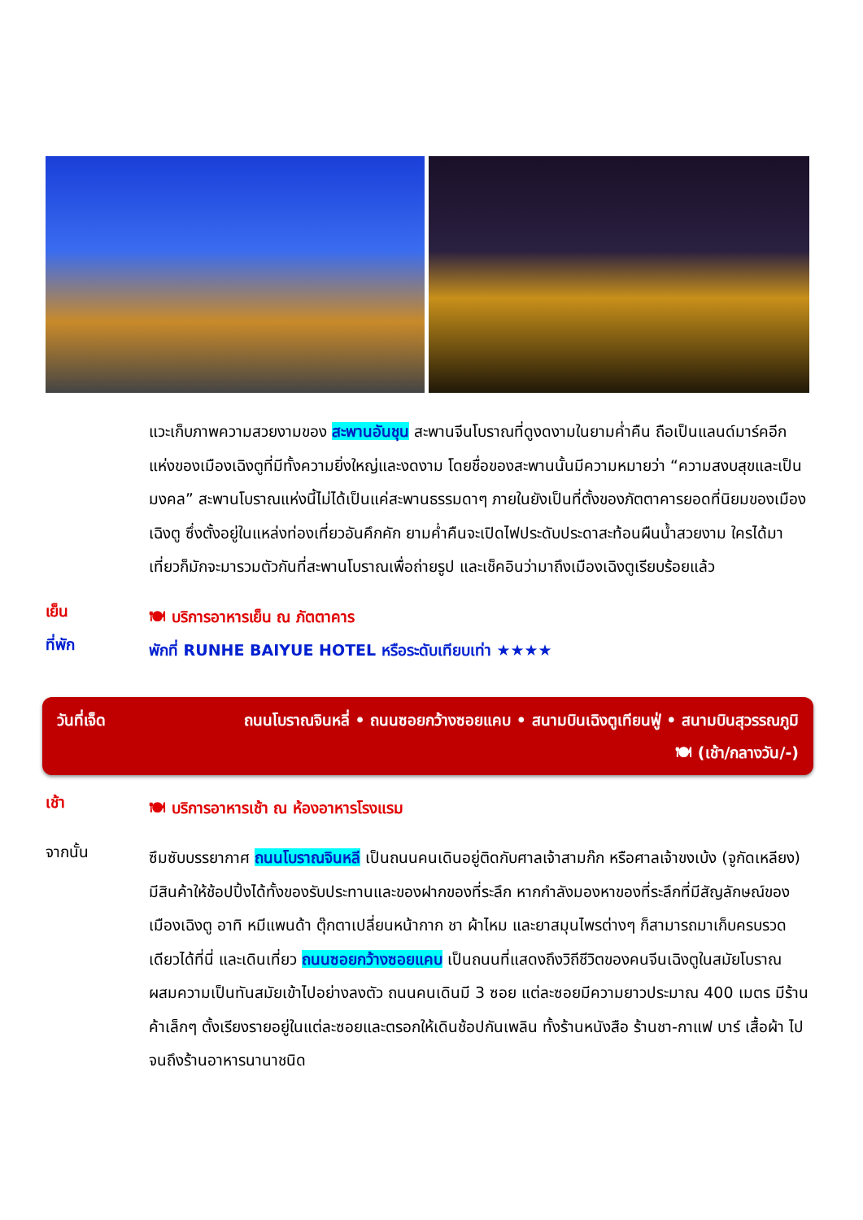แวะเก็บภาพความสวยงามของ สะพานอันชุน สะพานจีนโบราณที่ดูงดงามในยามค่ำคืน ถือเป็นแลนด์มาร์คอีกแห่งของเมืองเฉิงตูที่มีทั้งความยิ่งใหญ่และงดงาม โดยชื่อของสะพานนั้นมีความหมายว่า “ความสงบสุขและเป็นมงคล” สะพานโบราณแห่งนี้ไม่ได้เป็นแค่สะพานธรรมดาๆ ภายในยังเป็นที่ตั้งของภัตตาคารยอดที่นิยมของเมืองเฉิงตู ซึ่งตั้งอยู่ในแหล่งท่องเที่ยวอันคึกคัก ยามค่ำคืนจะเปิดไฟประดับประดาสะท้อนผืนน้ำสวยงาม ใครได้มาเที่ยวก็มักจะมารวมตัวกันที่สะพานโบราณเพื่อถ่ายรูป และเช็คอินว่ามาถึงเมืองเฉิงตูเรียบร้อยแล้ว
เย็น
🍽 บริการอาหารเย็น ณ ภัตตาคาร
ที่พัก
พักที่ RUNHE BAIYUE HOTEL หรือระดับเทียบเท่า ★★★★
วันที่เจ็ด ถนนโบราณจินหลี่ • ถนนซอยกว้างซอยแคบ • สนามบินเฉิงตูเทียนฟู่ • สนามบินสุวรรณภูมิ
🍽 (เช้า/กลางวัน/-)
เช้า
🍽 บริการอาหารเช้า ณ ห้องอาหารโรงแรม
จากนั้น
ซึมซับบรรยากาศ ถนนโบราณจินหลี เป็นถนนคนเดินอยู่ติดกับศาลเจ้าสามก๊ก หรือศาลเจ้าขงเบ้ง (จูกัดเหลียง) มีสินค้าให้ช้อปปิ้งได้ทั้งของรับประทานและของฝากของที่ระลึก หากกำลังมองหาของที่ระลึกที่มีสัญลักษณ์ของเมืองเฉิงตู อาทิ หมีแพนด้า ตุ๊กตาเปลี่ยนหน้ากาก ชา ผ้าไหม และยาสมุนไพรต่างๆ ก็สามารถมาเก็บครบรวดเดียวได้ที่นี่ และเดินเที่ยว ถนนซอยกว้างซอยแคบ เป็นถนนที่แสดงถึงวิถีชีวิตของคนจีนเฉิงตูในสมัยโบราณ ผสมความเป็นทันสมัยเข้าไปอย่างลงตัว ถนนคนเดินมี 3 ซอย แต่ละซอยมีความยาวประมาณ 400 เมตร มีร้านค้าเล็กๆ ตั้งเรียงรายอยู่ในแต่ละซอยและตรอกให้เดินช้อปกันเพลิน ทั้งร้านหนังสือ ร้านชา-กาแฟ บาร์ เสื้อผ้า ไปจนถึงร้านอาหารนานาชนิด